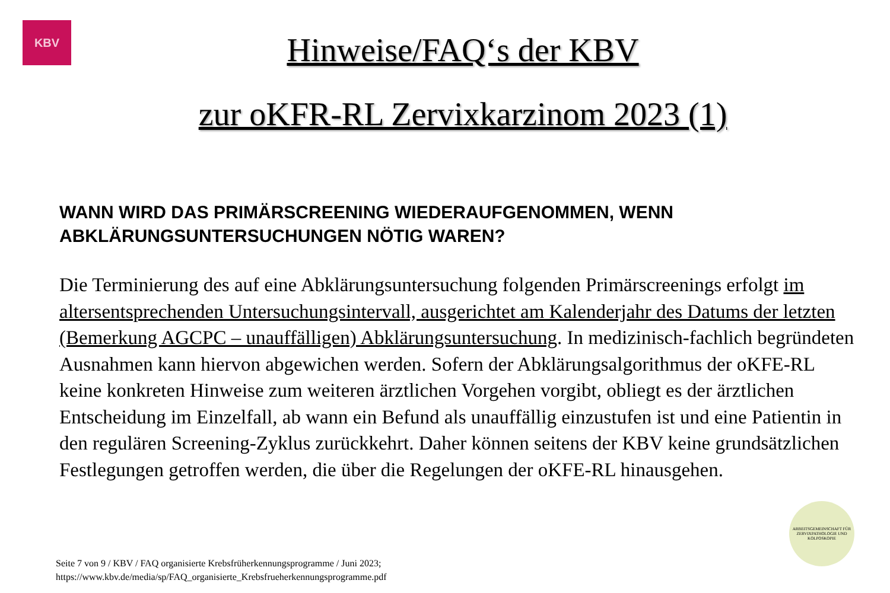KBV
Hinweise/FAQ‘s der KBV
zur oKFR-RL Zervixkarzinom 2023 (1)
WANN WIRD DAS PRIMÄRSCREENING WIEDERAUFGENOMMEN, WENN ABKLÄRUNGSUNTERSUCHUNGEN NÖTIG WAREN?
Die Terminierung des auf eine Abklärungsuntersuchung folgenden Primärscreenings erfolgt im altersentsprechenden Untersuchungsintervall, ausgerichtet am Kalenderjahr des Datums der letzten (Bemerkung AGCPC – unauffälligen) Abklärungsuntersuchung. In medizinisch-fachlich begründeten Ausnahmen kann hiervon abgewichen werden. Sofern der Abklärungsalgorithmus der oKFE-RL keine konkreten Hinweise zum weiteren ärztlichen Vorgehen vorgibt, obliegt es der ärztlichen Entscheidung im Einzelfall, ab wann ein Befund als unauffällig einzustufen ist und eine Patientin in den regulären Screening-Zyklus zurückkehrt. Daher können seitens der KBV keine grundsätzlichen Festlegungen getroffen werden, die über die Regelungen der oKFE-RL hinausgehen.
Seite 7 von 9 / KBV / FAQ organisierte Krebsfrüherkennungsprogramme / Juni 2023;
https://www.kbv.de/media/sp/FAQ_organisierte_Krebsfrueherkennungsprogramme.pdf
ARBEITSGEMEINSCHAFT FÜR ZERVIXPATHOLOGIE UND KOLPOSKOPIE